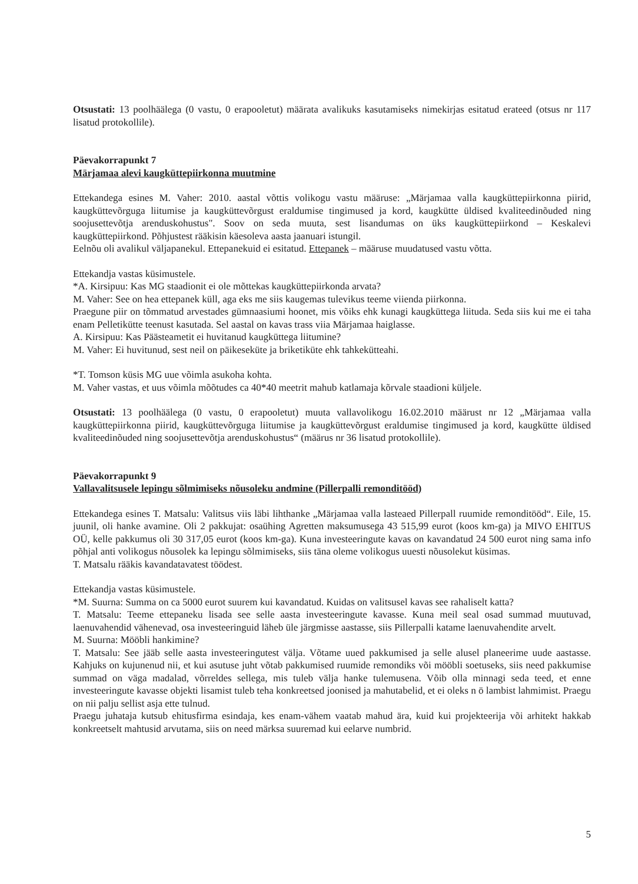Otsustati: 13 poolhäälega (0 vastu, 0 erapooletut) määrata avalikuks kasutamiseks nimekirjas esitatud erateed (otsus nr 117 lisatud protokollile).
Päevakorrapunkt 7
Märjamaa alevi kaugküttepiirkonna muutmine
Ettekandega esines M. Vaher: 2010. aastal võttis volikogu vastu määruse: „Märjamaa valla kaugküttepiirkonna piirid, kaugküttevõrguga liitumise ja kaugküttevõrgust eraldumise tingimused ja kord, kaugkütte üldised kvaliteedinõuded ning soojusettevõtja arenduskohustus". Soov on seda muuta, sest lisandumas on üks kaugküttepiirkond – Keskalevi kaugküttepiirkond. Põhjustest rääkisin käesoleva aasta jaanuari istungil.
Eelnõu oli avalikul väljapanekul. Ettepanekuid ei esitatud. Ettepanek – määruse muudatused vastu võtta.
Ettekandja vastas küsimustele.
*A. Kirsipuu: Kas MG staadionit ei ole mõttekas kaugküttepiirkonda arvata?
M. Vaher: See on hea ettepanek küll, aga eks me siis kaugemas tulevikus teeme viienda piirkonna.
Praegune piir on tõmmatud arvestades gümnaasiumi hoonet, mis võiks ehk kunagi kaugküttega liituda. Seda siis kui me ei taha enam Pelletikütte teenust kasutada. Sel aastal on kavas trass viia Märjamaa haiglasse.
A. Kirsipuu: Kas Päästeametit ei huvitanud kaugküttega liitumine?
M. Vaher: Ei huvitunud, sest neil on päikeseküte ja briketiküte ehk tahkekütteahi.
*T. Tomson küsis MG uue võimla asukoha kohta.
M. Vaher vastas, et uus võimla mõõtudes ca 40*40 meetrit mahub katlamaja kõrvale staadioni küljele.
Otsustati: 13 poolhäälega (0 vastu, 0 erapooletut) muuta vallavolikogu 16.02.2010 määrust nr 12 „Märjamaa valla kaugküttepiirkonna piirid, kaugküttevõrguga liitumise ja kaugküttevõrgust eraldumise tingimused ja kord, kaugkütte üldised kvaliteedinõuded ning soojusettevõtja arenduskohustus“ (määrus nr 36 lisatud protokollile).
Päevakorrapunkt 9
Vallavalitsusele lepingu sõlmimiseks nõusoleku andmine (Pillerpalli remonditööd)
Ettekandega esines T. Matsalu: Valitsus viis läbi lihthanke „Märjamaa valla lasteaed Pillerpall ruumide remonditööd“. Eile, 15. juunil, oli hanke avamine. Oli 2 pakkujat: osaühing Agretten maksumusega 43 515,99 eurot (koos km-ga) ja MIVO EHITUS OÜ, kelle pakkumus oli 30 317,05 eurot (koos km-ga). Kuna investeeringute kavas on kavandatud 24 500 eurot ning sama info põhjal anti volikogus nõusolek ka lepingu sõlmimiseks, siis täna oleme volikogus uuesti nõusolekut küsimas.
T. Matsalu rääkis kavandatavatest töödest.
Ettekandja vastas küsimustele.
*M. Suurna: Summa on ca 5000 eurot suurem kui kavandatud. Kuidas on valitsusel kavas see rahaliselt katta?
T. Matsalu: Teeme ettepaneku lisada see selle aasta investeeringute kavasse. Kuna meil seal osad summad muutuvad, laenuvahendid vähenevad, osa investeeringuid läheb üle järgmisse aastasse, siis Pillerpalli katame laenuvahendite arvelt.
M. Suurna: Mööbli hankimine?
T. Matsalu: See jääb selle aasta investeeringutest välja. Võtame uued pakkumised ja selle alusel planeerime uude aastasse. Kahjuks on kujunenud nii, et kui asutuse juht võtab pakkumised ruumide remondiks või mööbli soetuseks, siis need pakkumise summad on väga madalad, võrreldes sellega, mis tuleb välja hanke tulemusena. Võib olla minnagi seda teed, et enne investeeringute kavasse objekti lisamist tuleb teha konkreetsed joonised ja mahutabelid, et ei oleks n ö lambist lahmimist. Praegu on nii palju sellist asja ette tulnud.
Praegu juhataja kutsub ehitusfirma esindaja, kes enam-vähem vaatab mahud ära, kuid kui projekteerija või arhitekt hakkab konkreetselt mahtusid arvutama, siis on need märksa suuremad kui eelarve numbrid.
5